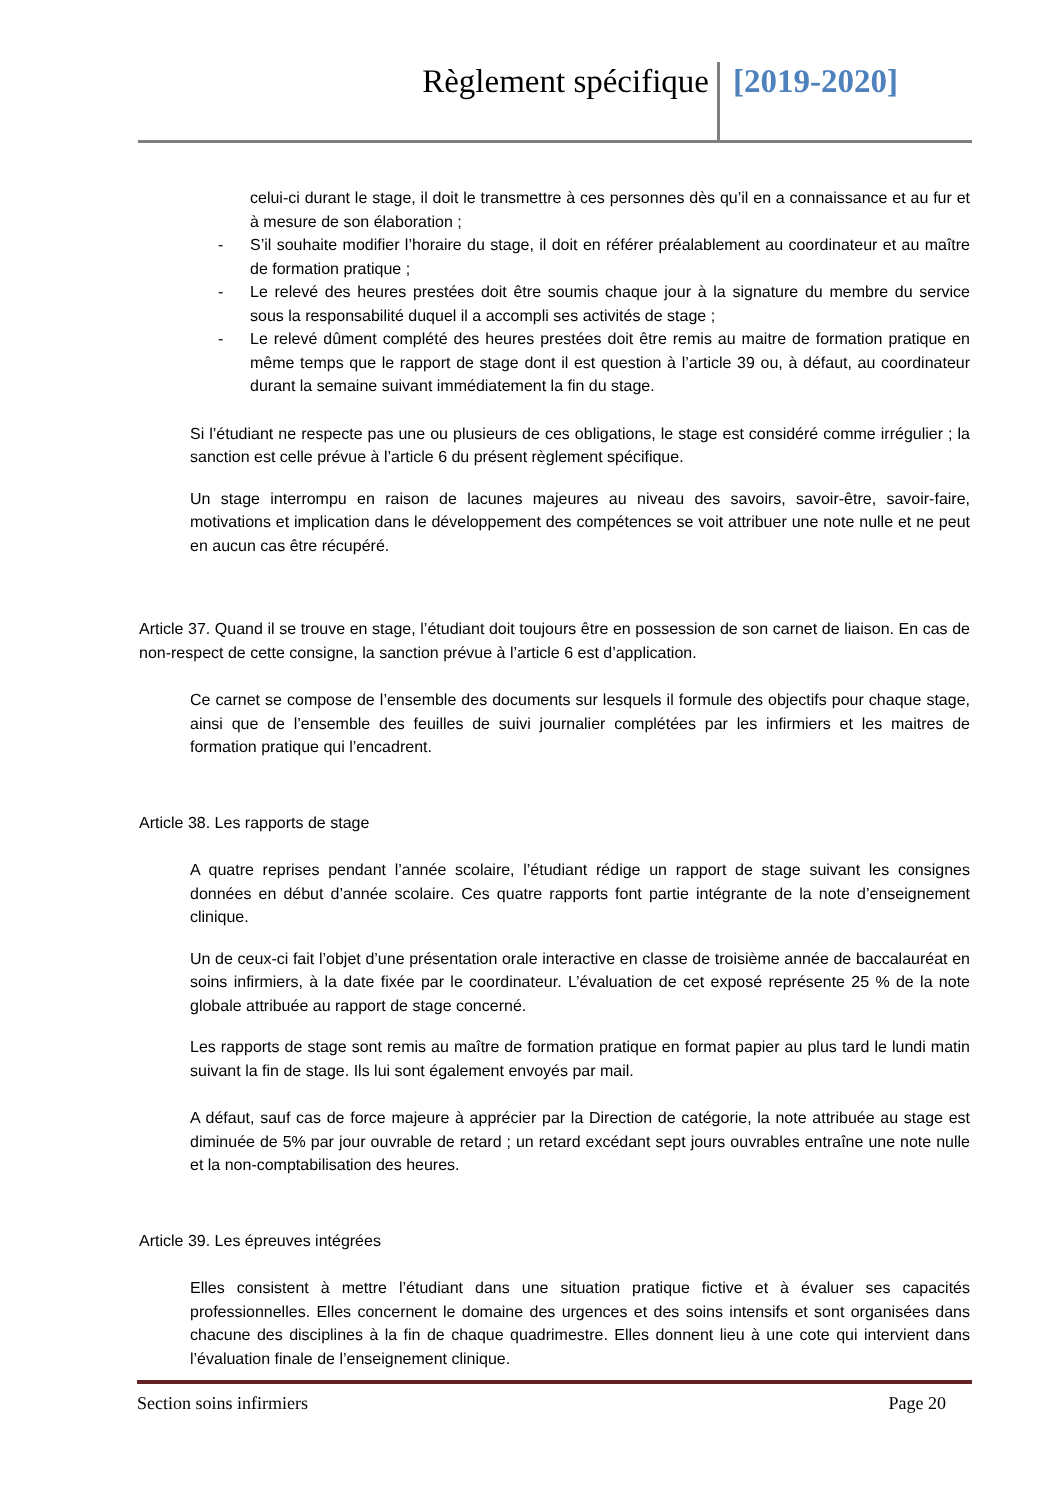Règlement spécifique [2019-2020]
celui-ci durant le stage, il doit le transmettre à ces personnes dès qu’il en a connaissance et au fur et à mesure de son élaboration ;
- S’il souhaite modifier l’horaire du stage, il doit en référer préalablement au coordinateur et au maître de formation pratique ;
- Le relevé des heures prestées doit être soumis chaque jour à la signature du membre du service sous la responsabilité duquel il a accompli ses activités de stage ;
- Le relevé dûment complété des heures prestées doit être remis au maitre de formation pratique en même temps que le rapport de stage dont il est question à l’article 39 ou, à défaut, au coordinateur durant la semaine suivant immédiatement la fin du stage.
Si l’étudiant ne respecte pas une ou plusieurs de ces obligations, le stage est considéré comme irrégulier ; la sanction est celle prévue à l’article 6 du présent règlement spécifique.
Un stage interrompu en raison de lacunes majeures au niveau des savoirs, savoir-être, savoir-faire, motivations et implication dans le développement des compétences se voit attribuer une note nulle et ne peut en aucun cas être récupéré.
Article 37. Quand il se trouve en stage, l’étudiant doit toujours être en possession de son carnet de liaison. En cas de non-respect de cette consigne, la sanction prévue à l’article 6 est d’application.
Ce carnet se compose de l’ensemble des documents sur lesquels il formule des objectifs pour chaque stage, ainsi que de l’ensemble des feuilles de suivi journalier complétées par les infirmiers et les maitres de formation pratique qui l’encadrent.
Article 38. Les rapports de stage
A quatre reprises pendant l’année scolaire, l’étudiant rédige un rapport de stage suivant les consignes données en début d’année scolaire. Ces quatre rapports font partie intégrante de la note d’enseignement clinique.
Un de ceux-ci fait l’objet d’une présentation orale interactive en classe de troisième année de baccalauréat en soins infirmiers, à la date fixée par le coordinateur. L’évaluation de cet exposé représente 25 % de la note globale attribuée au rapport de stage concerné.
Les rapports de stage sont remis au maître de formation pratique en format papier au plus tard le lundi matin suivant la fin de stage. Ils lui sont également envoyés par mail.
A défaut, sauf cas de force majeure à apprécier par la Direction de catégorie, la note attribuée au stage est diminuée de 5% par jour ouvrable de retard ; un retard excédant sept jours ouvrables entraîne une note nulle et la non-comptabilisation des heures.
Article 39. Les épreuves intégrées
Elles consistent à mettre l’étudiant dans une situation pratique fictive et à évaluer ses capacités professionnelles. Elles concernent le domaine des urgences et des soins intensifs et sont organisées dans chacune des disciplines à la fin de chaque quadrimestre. Elles donnent lieu à une cote qui intervient dans l’évaluation finale de l’enseignement clinique.
Section soins infirmiers Page 20